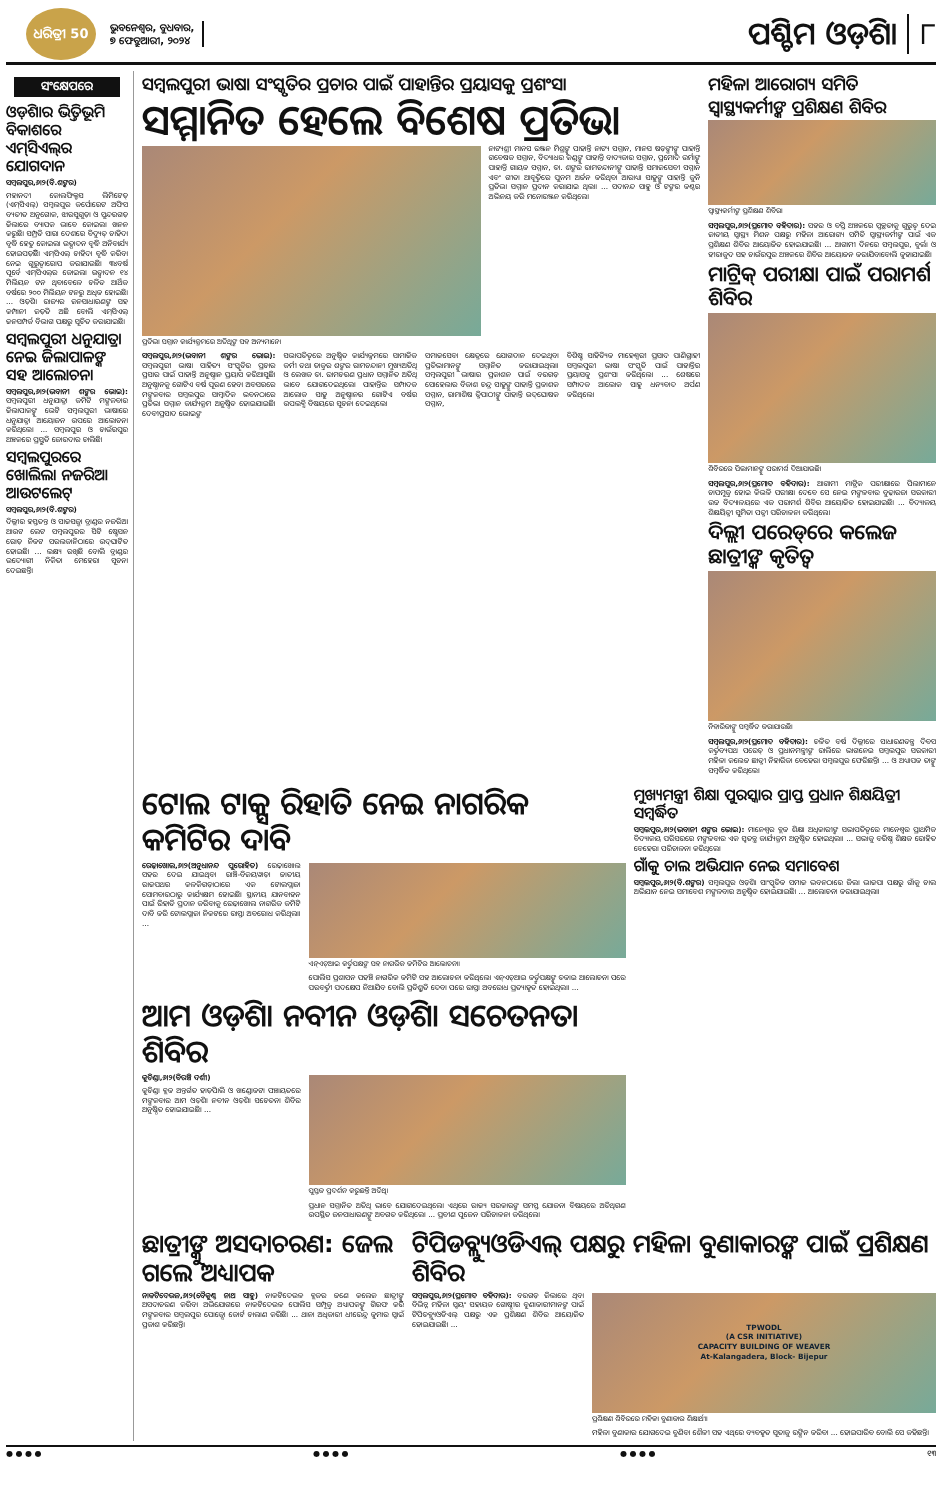ଧରିତ୍ରୀ 50
ଭୁବନେଶ୍ୱର, ବୁଧବାର,
୭ ଫେବ୍ରୁଆରୀ, ୨୦୨୪
ପଶ୍ଚିମ ଓଡ଼ିଶା ୮
ସଂକ୍ଷେପରେ
ଓଡ଼ିଶାର ଭିତ୍ତିଭୂମି ବିକାଶରେ ଏମ୍‌ସିଏଲ୍‌ର ଯୋଗଦାନ
ସମ୍ବଲପୁର,୬।୨(ବି.ଶଙ୍କର)
ମହାନଦୀ କୋଲଫିଲ୍ଡସ ଲିମିଟେଡ୍ (ଏମ୍‌ସିଏଲ୍) ସମ୍ବଲପୁର କର୍ପୋରେଟ ଅଫିସ ବ୍ୟତୀତ ଅନୁଗୋଳ, ଝାରସୁଗୁଡ଼ା ଓ ସୁନ୍ଦରଗଡ଼ ଜିଲାରେ ବ୍ୟାପକ ଭାବେ କୋଇଲା ଖନନ କରୁଛି। ସମ୍ପ୍ରତି ସାରା ଦେଶରେ ବିଦ୍ୟୁତ୍ ଚାହିଦା ବୃଦ୍ଧି ହେତୁ କୋଇଲା ଉତ୍ପାଦନ ବୃଦ୍ଧି ଅନିବାର୍ଯ୍ୟ ହୋଇପଡ଼ିଛି। ଏମ୍‌ସିଏଲ୍ ଚାହିଦା ବୃଦ୍ଧି କରିବା ନେଇ ଗୁରୁତ୍ୱାରୋପ କରାଯାଉଛି। ୩୪ବର୍ଷ ପୂର୍ବେ ଏମ୍‌ସିଏଲ୍‌ର କୋଇଲା ଉତ୍ପାଦନ ୧୪ ମିଲିୟନ ଟନ ଥିବାବେଳେ ଚଳିତ ଆର୍ଥିକ ବର୍ଷରେ ୨୦୦ ମିଲିୟନ ଟନରୁ ଅଧିକ ହୋଇଛି। ... ଓଡ଼ିଶା ରାଜ୍ୟର ଜନସାଧାରଣଙ୍କ ସହ କମ୍ପାନୀ ଜଡ଼ିତ ଅଛି ବୋଲି ଏମ୍‌ସିଏଲ୍ ଜନସମ୍ପର୍କ ବିଭାଗ ପକ୍ଷରୁ ସୂଚିତ କରାଯାଇଛି।
ସମ୍ବଲପୁରୀ ଧନୁଯାତ୍ରା ନେଇ ଜିଲାପାଳଙ୍କ ସହ ଆଲୋଚନା
ସମ୍ବଲପୁର,୬।୨(ଭବାନୀ ଶଙ୍କର ଭୋଇ): ସମ୍ବଲପୁରୀ ଧନୁଯାତ୍ରା କମିଟି ମଙ୍ଗଳବାର ଜିଲାପାଳଙ୍କୁ ଭେଟି ସମ୍ବଲପୁରୀ ଭାଷାରେ ଧନୁଯାତ୍ରା ଆୟୋଜନ ଉପରେ ଆଲୋଚନା କରିଥିଲେ। ... ସମ୍ବଲପୁର ଓ ଚାଉଁରପୁର ଅଞ୍ଚଳରେ ପ୍ରସ୍ତୁତି ଜୋରଦାର ଚାଲିଛି।
ସମ୍ବଲପୁରରେ ଖୋଲିଲା ନଜରିଆ ଆଉଟଲେଟ୍
ସମ୍ବଲପୁର,୬।୨(ବି.ଶଙ୍କର)
ଦିଲ୍ଲୀର ହସ୍ତତନ୍ତ ଓ ସାଜସଜ୍ଜା ବ୍ରାଣ୍ଡର ନଜରିଆ ଆଉଟ ଲେଟ ସମ୍ବଲପୁରର ସିଟି ଷ୍ଟେସନ ରୋଡ଼ ନିକଟ ସରଲକାନିଠାରେ ଉଦ୍‌ଘାଟିତ ହୋଇଛି। ... ଲକ୍ଷ୍ୟ ରଖିଛି ବୋଲି ବ୍ରାଣ୍ଡର ଉଦ୍ୟୋଗୀ ନିକିତା ମେହେରା ସୂଚନା ଦେଇଛନ୍ତି।
ସମ୍ବଲପୁରୀ ଭାଷା ସଂସ୍କୃତିର ପ୍ରଚାର ପାଇଁ ପାହାନ୍ତିର ପ୍ରୟାସକୁ ପ୍ରଶଂସା
ସମ୍ମାନିତ ହେଲେ ବିଶେଷ ପ୍ରତିଭା
ପ୍ରତିଭା ସମ୍ମାନ କାର୍ଯ୍ୟକ୍ରମରେ ଅତିଥିଙ୍କ ସହ ଅନ୍ୟମାନେ।
ନାଟ୍ୟଶ୍ରୀ ମାନସ ରଞ୍ଜନ ମିଶ୍ରଙ୍କୁ ପାହାନ୍ତି ନାଟ୍ୟ ସମ୍ମାନ, ମାନସ ଷଡ଼ଙ୍ଗୀଙ୍କୁ ପାହାନ୍ତି ଗବେଷକ ସମ୍ମାନ, ବିଦ୍ୟାଧର କଣ୍ଡଙ୍କୁ ପାହାନ୍ତି ବାଦ୍ୟକାର ସମ୍ମାନ, ପ୍ରମୋଦ ଉର୍ମାଙ୍କୁ ପାହାନ୍ତି ଗାୟକ ସମ୍ମାନ, ଡା. ଶଙ୍କର ରାମଚନ୍ଦାନୀଙ୍କୁ ପାହାନ୍ତି ସମାଜସେବୀ ସମ୍ମାନ ଏବଂ ଗୀତା ଆବୃତ୍ତିରେ ପୁନମ ଅର୍ଜନ କରିଥିବା ଆରାଧ୍ୟା ସାହୁଙ୍କୁ ପାହାନ୍ତି କୁନି ପ୍ରତିଭା ସମ୍ମାନ ପ୍ରଦାନ କରାଯାଇ ଥିଲା। ... ସଦାନନ୍ଦ ସାହୁ ଓ ଟଙ୍କର କଣ୍ଠର ଅଭିନୟ କରି ମନୋରଞ୍ଜନ କରିଥିଲେ।
ସମ୍ବଲପୁର,୬।୨(ଭବାନୀ ଶଙ୍କର ଭୋଇ): ସମ୍ବଲପୁରୀ ଭାଷା ସାହିତ୍ୟ ସଂସ୍କୃତିର ପ୍ରଚାର ପ୍ରସାର ପାଇଁ ପାହାନ୍ତି ଅନୁଷ୍ଠାନ ପ୍ରୟାସ କରିଆସୁଛି। ଅନୁଷ୍ଠାନକୁ ଗୋଟିଏ ବର୍ଷ ପୂରଣ ହେବା ଅବସରରେ ମଙ୍ଗଳବାର ସମ୍ବଲପୁର ସାମ୍ବାଦିକ ଭବନଠାରେ ପ୍ରତିଭା ସମ୍ମାନ କାର୍ଯ୍ୟକ୍ରମ ଅନୁଷ୍ଠିତ ହୋଇଯାଇଛି। ଦେବୀପ୍ରସାଦ ଭୋଇଙ୍କ
ସଭାପତିତ୍ୱରେ ଅନୁଷ୍ଠିତ କାର୍ଯ୍ୟକ୍ରମରେ ସାମାଜିକ କର୍ମୀ ତଥା ଡାକ୍ତର ଶଙ୍କର ରାମଚନ୍ଦାନୀ ମୁଖ୍ୟଅତିଥି ଓ ଲେଖକ ଡା. ରାମଚରଣ ପ୍ରଧାନ ସମ୍ମାନିତ ଅତିଥି ଭାବେ ଯୋଗଦେଇଥିଲେ। ପାହାନ୍ତିର ସମ୍ପାଦକ ଆଲୋକ ସାହୁ ଅନୁଷ୍ଠାନର ଗୋଟିଏ ବର୍ଷର ଉପଲବ୍ଧି ବିଷୟରେ ସୂଚନା ଦେଇଥିଲେ।
ସମାଜସେବା କ୍ଷେତ୍ରରେ ଯୋଗଦାନ ଦେଇଥିବା ପ୍ରତିଭାମାନଙ୍କୁ ସମ୍ମାନିତ କରାଯାଇଥିଲା। ସମ୍ବଲପୁରୀ ଭାଷାର ପ୍ରକାଶନ ପାଇଁ ବରଗଡ଼ ସୋହେଲାର ବିକାଶ ଚନ୍ଦ୍ର ସାହୁଙ୍କୁ ପାହାନ୍ତି ପ୍ରକାଶକ ସମ୍ମାନ, ରାମାଶିଷ ତ୍ରିପାଠୀଙ୍କୁ ପାହାନ୍ତି ଉଦ୍‌ଘୋଷକ ସମ୍ମାନ,
ବିଶିଷ୍ଟ ସାହିତ୍ୟିକ ମାହେଶ୍ୱରୀ ପ୍ରସାଦ ପାଣିଗ୍ରାହୀ ସମ୍ବଲପୁରୀ ଭାଷା ସଂସ୍କୃତି ପାଇଁ ପାହାନ୍ତିର ପ୍ରୟାସକୁ ପ୍ରଶଂସା କରିଥିଲେ। ... ଶେଷରେ ସମ୍ପାଦକ ଆଲୋକ ସାହୁ ଧନ୍ୟବାଦ ଅର୍ପଣ କରିଥିଲେ।
ମହିଳା ଆରୋଗ୍ୟ ସମିତି ସ୍ୱାସ୍ଥ୍ୟକର୍ମୀଙ୍କ ପ୍ରଶିକ୍ଷଣ ଶିବିର
ସ୍ୱାସ୍ଥ୍ୟକର୍ମୀଙ୍କ ପ୍ରଶିକ୍ଷଣ ଶିବିର।
ସମ୍ବଲପୁର,୬।୨(ପ୍ରମୋଦ ବହିଦାର): ସହର ଓ ବସ୍ତି ଅଞ୍ଚଳରେ ସ୍ୱଚ୍ଛତାକୁ ଗୁରୁତ୍ୱ ଦେଇ ଜାତୀୟ ସ୍ୱାସ୍ଥ୍ୟ ମିଶନ ପକ୍ଷରୁ ମହିଳା ଆରୋଗ୍ୟ ସମିତି ସ୍ୱାସ୍ଥ୍ୟକର୍ମୀଙ୍କ ପାଇଁ ଏକ ପ୍ରଶିକ୍ଷଣ ଶିବିର ଆୟୋଜିତ ହୋଇଯାଇଛି। ... ଆଗାମୀ ଦିନରେ ସମ୍ବଲପୁର, ବୁର୍ଲା ଓ ହୀରାକୁଦ ସହ ଚାଉଁରପୁର ଅଞ୍ଚଳରେ ଶିବିର ଆୟୋଜନ କରାଯିବାବୋଲି କୁହାଯାଇଛି।
ମାଟ୍ରିକ୍ ପରୀକ୍ଷା ପାଇଁ ପରାମର୍ଶ ଶିବିର
ଶିବିରରେ ପିଲାମାନଙ୍କୁ ପରାମର୍ଶ ଦିଆଯାଉଛି।
ସମ୍ବଲପୁର,୬।୨(ପ୍ରମୋଦ ବହିଦାର): ଆଗାମୀ ମାଟ୍ରିକ ପରୀକ୍ଷାରେ ପିଲାମାନେ ଚାପମୁକ୍ତ ହୋଇ କିଭଳି ପରୀକ୍ଷା ଦେବେ ସେ ନେଇ ମଙ୍ଗଳବାର ବୁଢ଼ାରଜା ସରକାରୀ ଉଚ୍ଚ ବିଦ୍ୟାଳୟରେ ଏକ ପରାମର୍ଶ ଶିବିର ଆୟୋଜିତ ହୋଇଯାଇଛି। ... ବିଦ୍ୟାଳୟ ଶିକ୍ଷୟିତ୍ରୀ ସୁମିତା ପତ୍ରୀ ପରିଚାଳନା କରିଥିଲେ।
ଦିଲ୍ଲୀ ପରେଡ୍‌ରେ କଲେଜ ଛାତ୍ରୀଙ୍କ କୃତିତ୍ୱ
ନିହାରିକାଙ୍କୁ ସମ୍ବର୍ଦ୍ଧିତ କରାଯାଉଛି।
ସମ୍ବଲପୁର,୬।୨(ପ୍ରମୋଦ ବହିଦାର): ଚଳିତ ବର୍ଷ ଦିଲ୍ଲୀରେ ସାଧାରଣତନ୍ତ୍ର ଦିବସ କର୍ତ୍ତବ୍ୟପଥ ପରେଡ୍ ଓ ପ୍ରଧାନମନ୍ତ୍ରୀଙ୍କ ରାଲିରେ ଭାଗନେଇ ସମ୍ବଲପୁର ସରକାରୀ ମହିଳା କଲେଜ ଛାତ୍ରୀ ନିହାରିକା ବେହେରା ସମ୍ବଲପୁର ଫେରିଛନ୍ତି। ... ଓ ଅଧ୍ୟାପକ ତାଙ୍କୁ ସମ୍ବର୍ଦ୍ଧିତ କରିଥିଲେ।
ଟୋଲ ଟାକ୍ସ ରିହାତି ନେଇ ନାଗରିକ କମିଟିର ଦାବି
ରେଢ଼ାଖୋଲ,୬।୨(ଅନୁଧାନନ୍ଦ ପୁରୋହିତ) ରେଢ଼ାଖୋଲ ସହର ଦେଇ ଯାଇଥିବା ରାଞ୍ଚି-ବିଜୟୱାଡ଼ା ଜାତୀୟ ରାଜପଥର କଳକିଗଡ଼ାଠାରେ ଏକ ଟୋଲପ୍ଲାଜା ସୋମବାରଠାରୁ କାର୍ଯ୍ୟକ୍ଷମ ହୋଇଛି। ସ୍ଥାନୀୟ ଯାନବାହନ ପାଇଁ ରିହାତି ପ୍ରଦାନ କରିବାକୁ ରେଢ଼ାଖୋଲ ନାଗରିକ କମିଟି ଦାବି କରି ଟୋଲପ୍ଲାଜା ନିକଟରେ ରାସ୍ତା ଅବରୋଧ କରିଥିଲା। ...
ଏନ୍‌ଏଚ୍‌ଆଇ କର୍ତ୍ତୃପକ୍ଷଙ୍କ ସହ ନାଗରିକ କମିଟିର ଆଲୋଚନା।
ପୋଲିସ ପ୍ରଶାସନ ପହଞ୍ଚି ନାଗରିକ କମିଟି ସହ ଆଲୋଚନା କରିଥିଲେ। ଏନ୍‌ଏଚ୍‌ଆଇ କର୍ତ୍ତୃପକ୍ଷଙ୍କୁ ଡକାଇ ଆଲୋଚନା ପରେ ପରବର୍ତ୍ତୀ ପଦକ୍ଷେପ ନିଆଯିବ ବୋଲି ପ୍ରତିଶ୍ରୁତି ଦେବା ପରେ ରାସ୍ତା ଅବରୋଧ ପ୍ରତ୍ୟାହୃତ ହୋଇଥିଲା। ...
ଆମ ଓଡ଼ିଶା ନବୀନ ଓଡ଼ିଶା ସଚେତନତା ଶିବିର
କୁଚିଣ୍ଡା,୬।୨(ବିରଞ୍ଚି ଦର୍ଶୀ)
କୁଚିଣ୍ଡା ବ୍ଲକ ଅନ୍ତର୍ଗତ ହାଡ଼ିପାଲି ଓ ଖଣ୍ଡୋକଟା ପଞ୍ଚାୟତରେ ମଙ୍ଗଳବାର ଆମ ଓଡ଼ିଶା ନବୀନ ଓଡ଼ିଶା ସଚେତନା ଶିବିର ଅନୁଷ୍ଠିତ ହୋଇଯାଇଛି। ...
ପୁସ୍ତକ ପ୍ରଦର୍ଶନ କରୁଛନ୍ତି ଅତିଥି।
ପ୍ରଧାନ ସମ୍ମାନିତ ଅତିଥି ଭାବେ ଯୋଗଦେଇଥିଲେ। ଏଥିରେ ରାଜ୍ୟ ସରକାରଙ୍କ ସମସ୍ତ ଯୋଜନା ବିଷୟରେ ଅତିଥିଗଣ ଉପସ୍ଥିତ ଜନସାଧାରଣଙ୍କୁ ଅବଗତ କରିଥିଲେ। ... ପ୍ରବୀଣ ପୁଜେନ ପରିଚାଳନା କରିଥିଲେ।
ମୁଖ୍ୟମନ୍ତ୍ରୀ ଶିକ୍ଷା ପୁରସ୍କାର ପ୍ରାପ୍ତ ପ୍ରଧାନ ଶିକ୍ଷୟିତ୍ରୀ ସମ୍ବର୍ଦ୍ଧିତ
ସମ୍ବଲପୁର,୬।୨(ଭବାନୀ ଶଙ୍କର ଭୋଇ): ମାନେଶ୍ୱର ବ୍ଲକ ଶିକ୍ଷା ଅଧିକାରୀଙ୍କ ସଭାପତିତ୍ୱରେ ମାନେଶ୍ୱର ପ୍ରାଥମିକ ବିଦ୍ୟାଳୟ ପରିସରରେ ମଙ୍ଗଳବାର ଏକ ସ୍ୱତନ୍ତ୍ର କାର୍ଯ୍ୟକ୍ରମ ଅନୁଷ୍ଠିତ ହୋଇଥିଲା। ... ସଭାକୁ ବରିଷ୍ଠ ଶିକ୍ଷକ ରୋହିତ ବେହେରା ପରିଚାଳନା କରିଥିଲେ।
ଗାଁକୁ ଚାଲ ଅଭିଯାନ ନେଇ ସମାବେଶ
ସମ୍ବଲପୁର,୬।୨(ବି.ଶଙ୍କର) ସମ୍ବଲପୁର ଓଡ଼ିଶା ସାଂସ୍କୃତିକ ସମାଜ ଭବନଠାରେ ଜିଲା ଭାଜପା ପକ୍ଷରୁ ଗାଁକୁ ଚାଲ ଅଭିଯାନ ନେଇ ସମାବେଶ ମଙ୍ଗଳବାର ଅନୁଷ୍ଠିତ ହୋଇଯାଇଛି। ... ଆଲୋଚନା କରାଯାଇଥିଲା।
ଛାତ୍ରୀଙ୍କୁ ଅସଦାଚରଣ: ଜେଲ ଗଲେ ଅଧ୍ୟାପକ
ନାକଟିଦେଉଳ,୬।୨(ବୈକୁଣ୍ଠ ନାଥ ସାହୁ) ନାକଟିଦେଉଳ ବ୍ଲକର ଜଣେ କଲେଜ ଛାତ୍ରୀଙ୍କୁ ଅସଦାଚରଣ କରିବା ଅଭିଯୋଗରେ ନାକଟିଦେଉଳ ପୋଲିସ ସମ୍ପୃକ୍ତ ଅଧ୍ୟାପକଙ୍କୁ ଗିରଫ କରି ମଙ୍ଗଳବାର ସମ୍ବଲପୁର ପୋକ୍ସୋ କୋର୍ଟ ଚାଲାଣ କରିଛି। ... ଥାନା ଅଧିକାରୀ ଧୀରେନ୍ଦ୍ର କୁମାର ସ୍ୱାଇଁ ପ୍ରକାଶ କରିଛନ୍ତି।
ଟିପିଡବ୍ଲ୍ୟୁଓଡିଏଲ୍ ପକ୍ଷରୁ ମହିଳା ବୁଣାକାରଙ୍କ ପାଇଁ ପ୍ରଶିକ୍ଷଣ ଶିବିର
ସମ୍ବଲପୁର,୬।୨(ପ୍ରମୋଦ ବହିଦାର): ବରଗଡ଼ ଜିଲାରେ ଥିବା ବିଭିନ୍ନ ମହିଳା ସ୍ୱୟଂ ସହାୟକ ଗୋଷ୍ଠୀର ବୁଣାକାରୀମାନଙ୍କ ପାଇଁ ଟିପିଡବ୍ଲ୍ୟୁଓଡିଏଲ୍ ପକ୍ଷରୁ ଏକ ପ୍ରଶିକ୍ଷଣ ଶିବିର ଆୟୋଜିତ ହୋଇଯାଇଛି। ...
TPWODL
(A CSR INITIATIVE)
CAPACITY BUILDING OF WEAVER
At-Kalangadera, Block- Bijepur
ପ୍ରଶିକ୍ଷଣ ଶିବିରରେ ମହିଳା ବୁଣାକାର ଶିକ୍ଷାର୍ଥୀ।
ମହିଳା ବୁଣାକାର ଯୋଗଦେଇ ବୁଣିବା ଶୈଳୀ ସହ ଏଥିରେ ବ୍ୟବହୃତ ସୂତାକୁ ରଙ୍ଗିନ କରିବା ... ହୋଇପାରିବ ବୋଲି ସେ କହିଛନ୍ତି।
● ● ● ● ● ● ● ● ● ● ● ● ୧୩